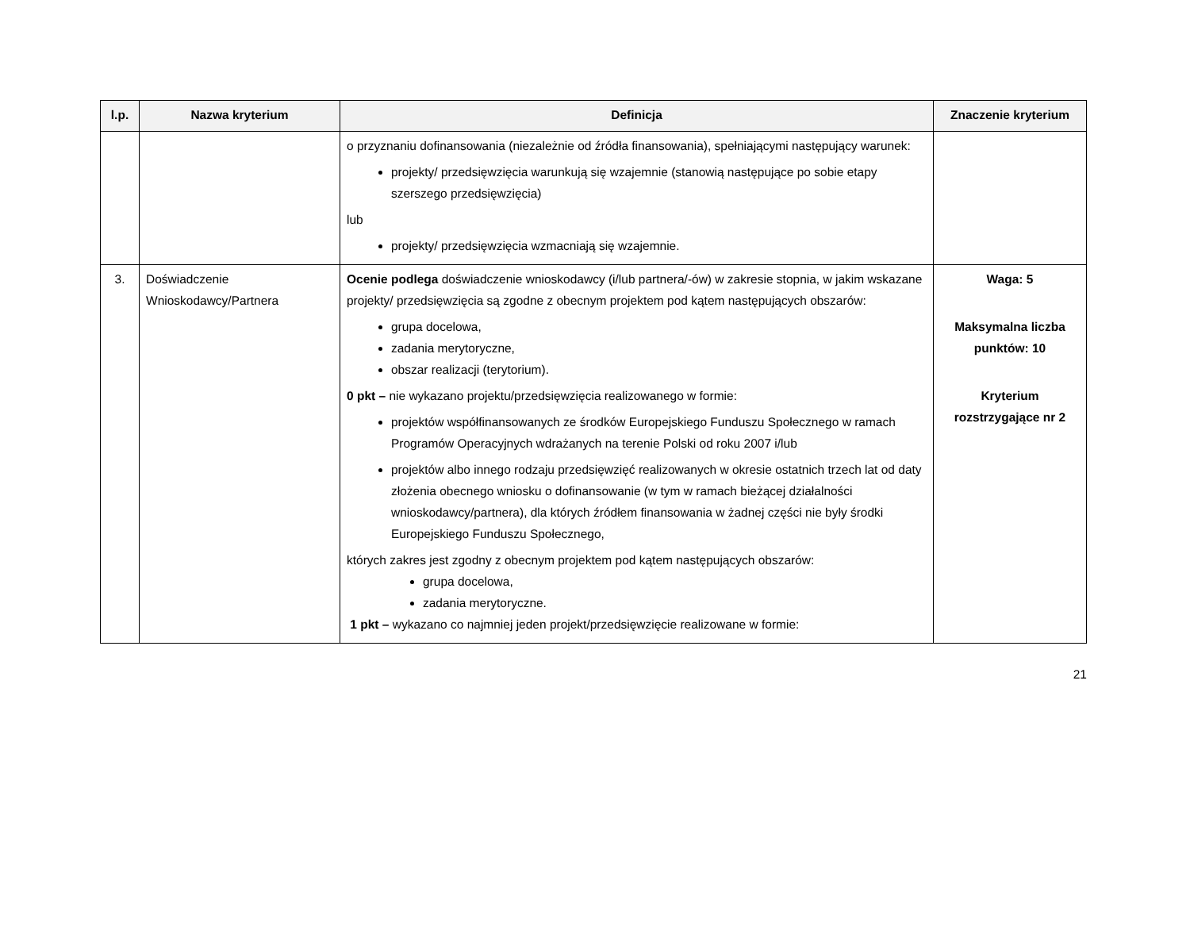| l.p. | Nazwa kryterium | Definicja | Znaczenie kryterium |
| --- | --- | --- | --- |
| | | o przyznaniu dofinansowania (niezależnie od źródła finansowania), spełniającymi następujący warunek: projekty/ przedsięwzięcia warunkują się wzajemnie (stanowią następujące po sobie etapy szerszego przedsięwzięcia) lub projekty/ przedsięwzięcia wzmacniają się wzajemnie. | |
| 3. | Doświadczenie Wnioskodawcy/Partnera | Ocenie podlega doświadczenie wnioskodawcy (i/lub partnera/-ów) w zakresie stopnia, w jakim wskazane projekty/ przedsięwzięcia są zgodne z obecnym projektem pod kątem następujących obszarów: grupa docelowa, zadania merytoryczne, obszar realizacji (terytorium). 0 pkt – nie wykazano projektu/przedsięwzięcia realizowanego w formie: projektów współfinansowanych ze środków Europejskiego Funduszu Społecznego w ramach Programów Operacyjnych wdrażanych na terenie Polski od roku 2007 i/lub projektów albo innego rodzaju przedsięwzięć realizowanych w okresie ostatnich trzech lat od daty złożenia obecnego wniosku o dofinansowanie (w tym w ramach bieżącej działalności wnioskodawcy/partnera), dla których źródłem finansowania w żadnej części nie były środki Europejskiego Funduszu Społecznego, których zakres jest zgodny z obecnym projektem pod kątem następujących obszarów: grupa docelowa, zadania merytoryczne. 1 pkt – wykazano co najmniej jeden projekt/przedsięwzięcie realizowane w formie: | Waga: 5 Maksymalna liczba punktów: 10 Kryterium rozstrzygające nr 2 |
21